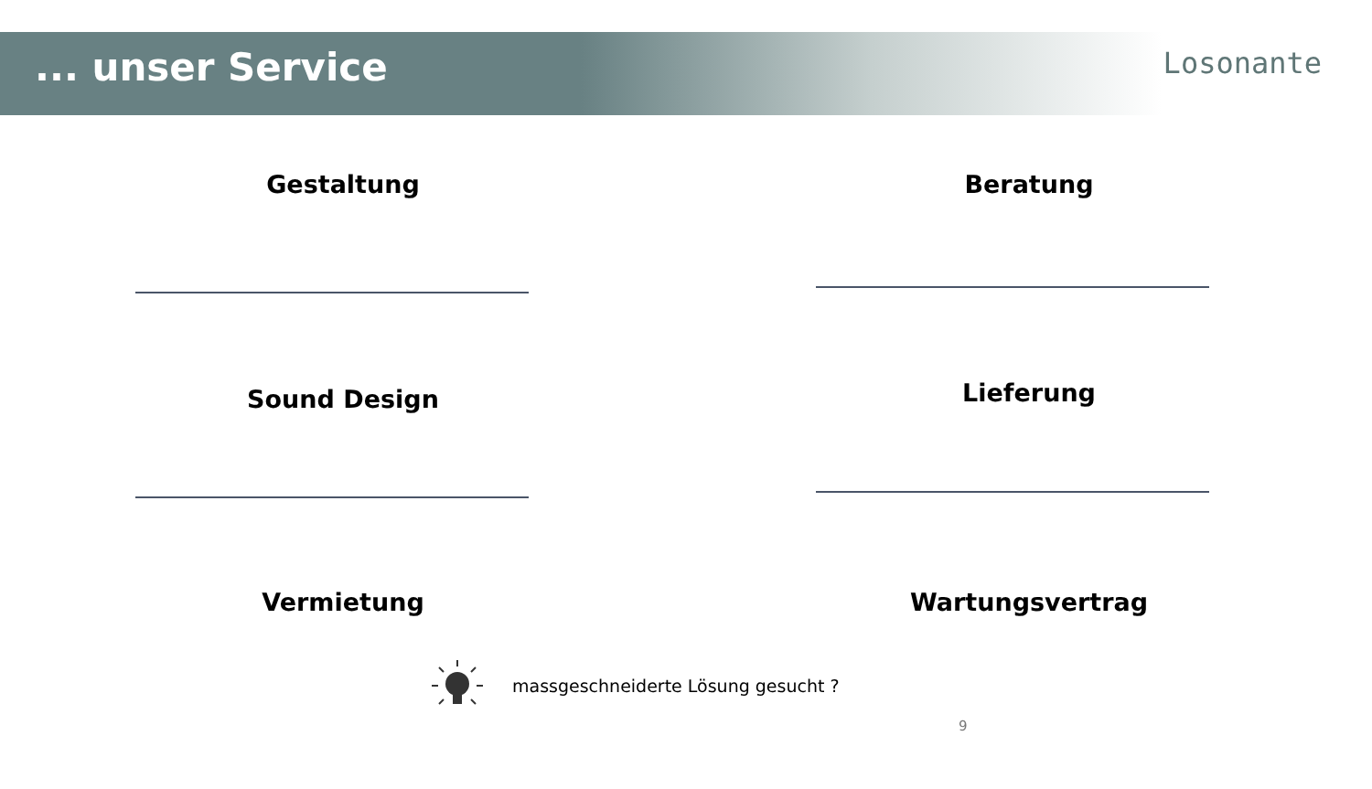... unser Service
Losonante
Gestaltung
Sound Design
Vermietung
Beratung
Lieferung
Wartungsvertrag
massgeschneiderte Lösung gesucht ?
9